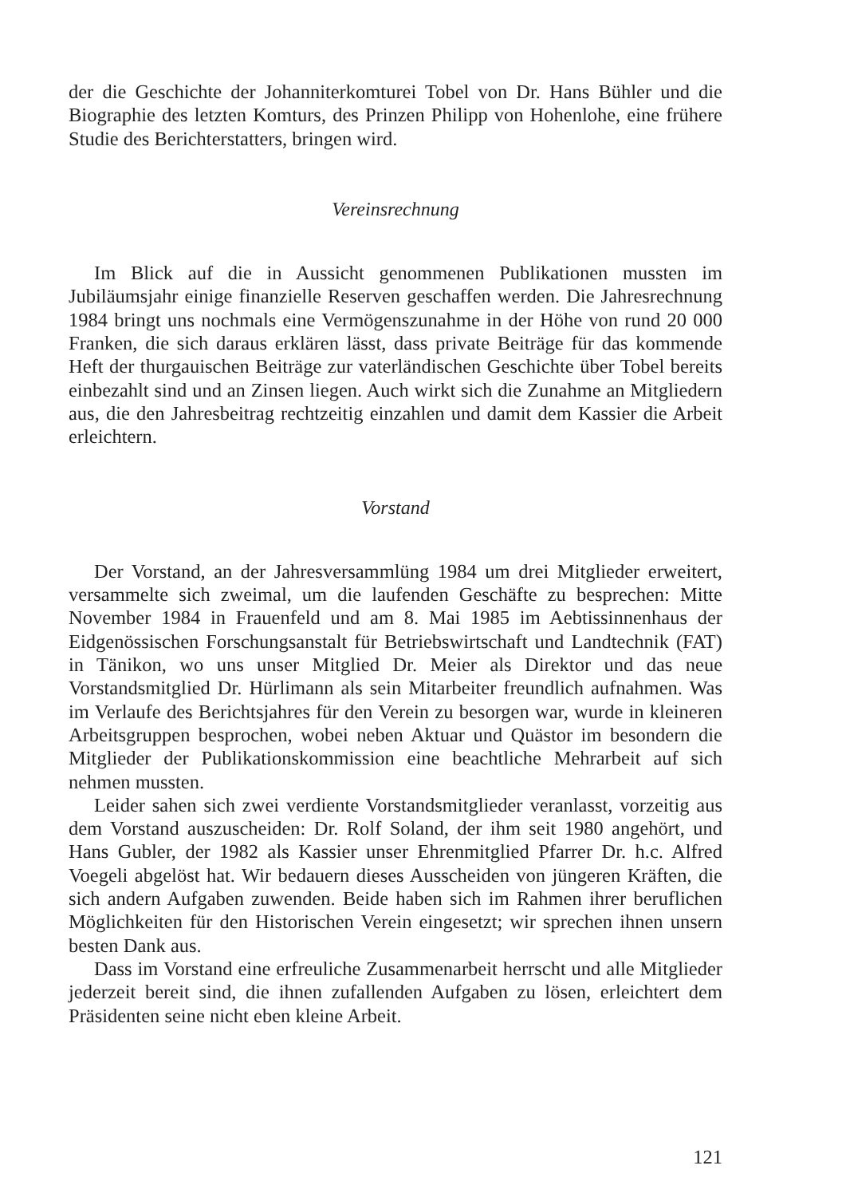der die Geschichte der Johanniterkomturei Tobel von Dr. Hans Bühler und die Biographie des letzten Komturs, des Prinzen Philipp von Hohenlohe, eine frühere Studie des Berichterstatters, bringen wird.
Vereinsrechnung
Im Blick auf die in Aussicht genommenen Publikationen mussten im Jubiläumsjahr einige finanzielle Reserven geschaffen werden. Die Jahresrechnung 1984 bringt uns nochmals eine Vermögenszunahme in der Höhe von rund 20 000 Franken, die sich daraus erklären lässt, dass private Beiträge für das kommende Heft der thurgauischen Beiträge zur vaterländischen Geschichte über Tobel bereits einbezahlt sind und an Zinsen liegen. Auch wirkt sich die Zunahme an Mitgliedern aus, die den Jahresbeitrag rechtzeitig einzahlen und damit dem Kassier die Arbeit erleichtern.
Vorstand
Der Vorstand, an der Jahresversammlüng 1984 um drei Mitglieder erweitert, versammelte sich zweimal, um die laufenden Geschäfte zu besprechen: Mitte November 1984 in Frauenfeld und am 8. Mai 1985 im Aebtissinnenhaus der Eidgenössischen Forschungsanstalt für Betriebswirtschaft und Landtechnik (FAT) in Tänikon, wo uns unser Mitglied Dr. Meier als Direktor und das neue Vorstandsmitglied Dr. Hürlimann als sein Mitarbeiter freundlich aufnahmen. Was im Verlaufe des Berichtsjahres für den Verein zu besorgen war, wurde in kleineren Arbeitsgruppen besprochen, wobei neben Aktuar und Quästor im besondern die Mitglieder der Publikationskommission eine beachtliche Mehrarbeit auf sich nehmen mussten.
Leider sahen sich zwei verdiente Vorstandsmitglieder veranlasst, vorzeitig aus dem Vorstand auszuscheiden: Dr. Rolf Soland, der ihm seit 1980 angehört, und Hans Gubler, der 1982 als Kassier unser Ehrenmitglied Pfarrer Dr. h.c. Alfred Voegeli abgelöst hat. Wir bedauern dieses Ausscheiden von jüngeren Kräften, die sich andern Aufgaben zuwenden. Beide haben sich im Rahmen ihrer beruflichen Möglichkeiten für den Historischen Verein eingesetzt; wir sprechen ihnen unsern besten Dank aus.
Dass im Vorstand eine erfreuliche Zusammenarbeit herrscht und alle Mitglieder jederzeit bereit sind, die ihnen zufallenden Aufgaben zu lösen, erleichtert dem Präsidenten seine nicht eben kleine Arbeit.
121